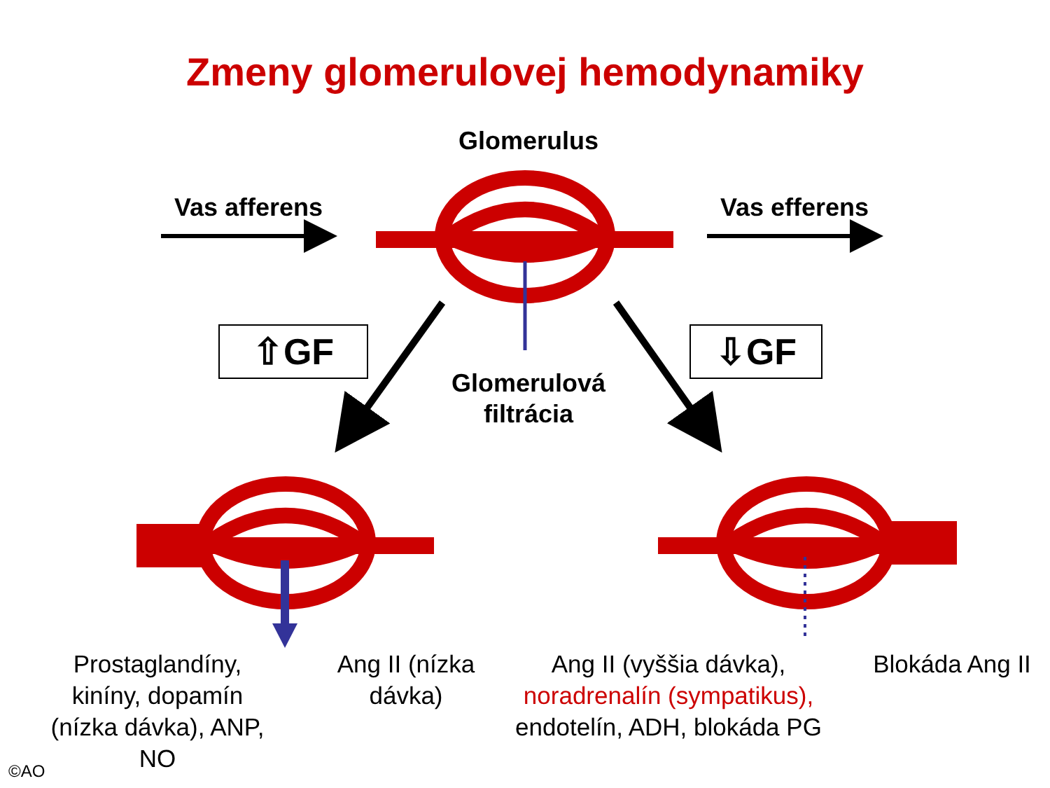Zmeny glomerulovej hemodynamiky
Glomerulus
Vas afferens Vas efferens
⇧GF ⇩GF
Glomerulová
filtrácia
Prostaglandíny, kiníny, dopamín (nízka dávka), ANP, NO
Ang II (nízka dávka)
Ang II (vyššia dávka), noradrenalín (sympatikus), endotelín, ADH, blokáda PG
Blokáda Ang II
©AO